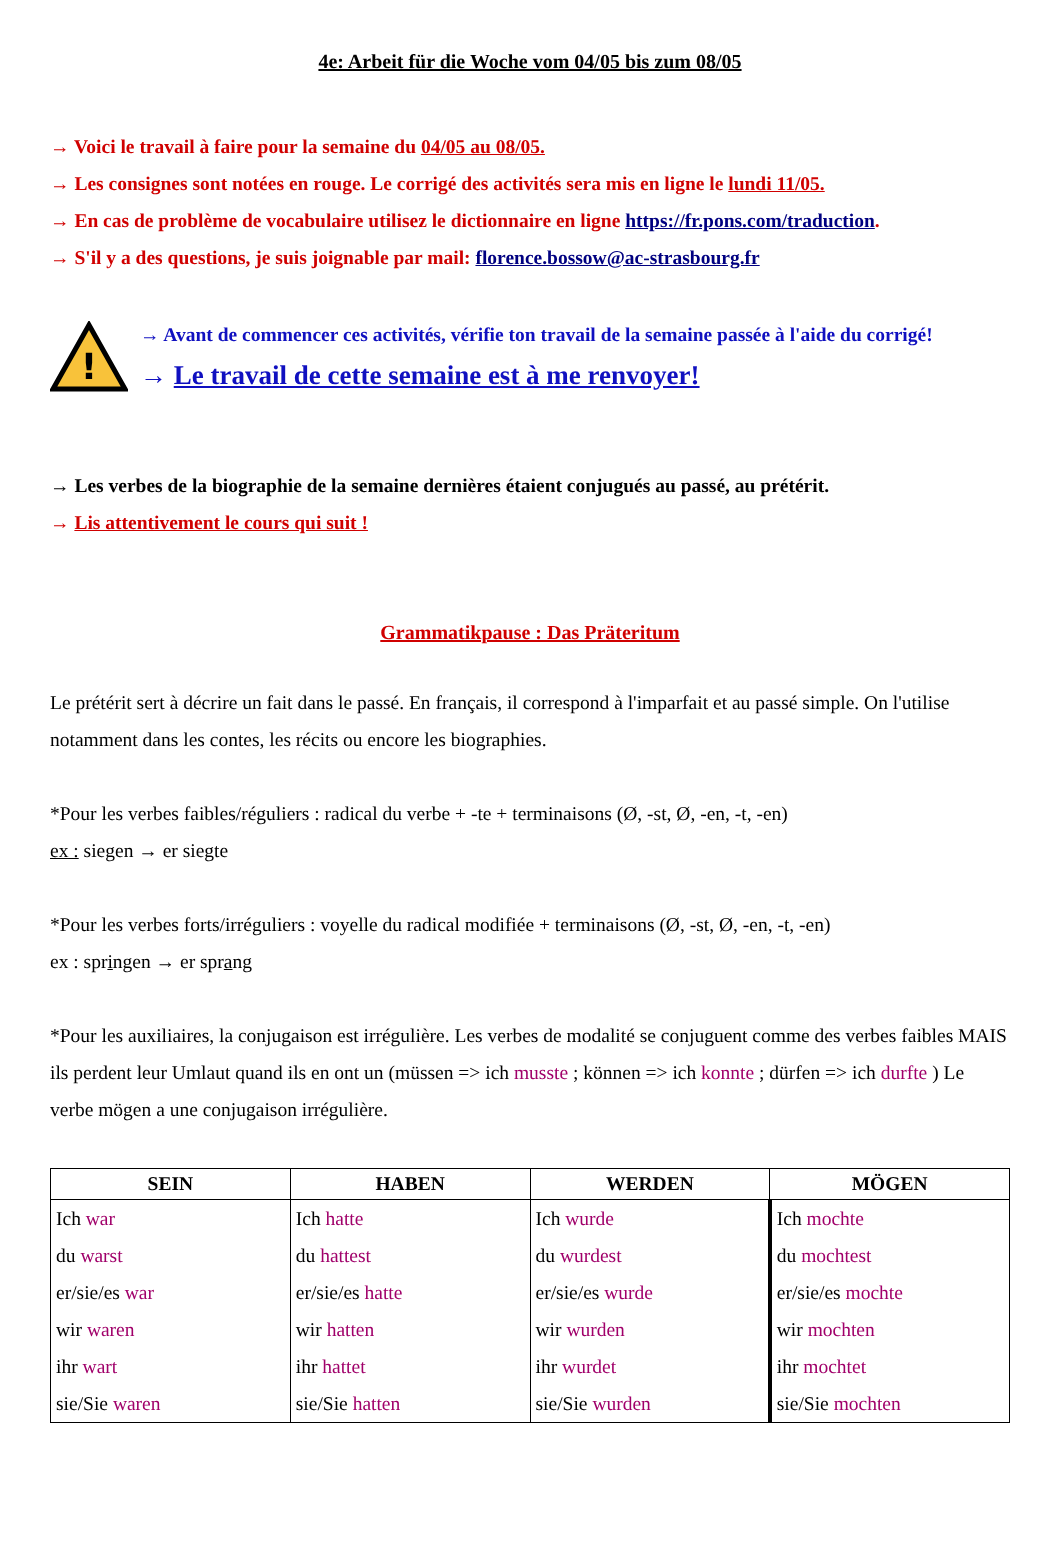4e: Arbeit für die Woche vom 04/05 bis zum 08/05
→ Voici le travail à faire pour la semaine du 04/05 au 08/05.
→ Les consignes sont notées en rouge. Le corrigé des activités sera mis en ligne le lundi 11/05.
→ En cas de problème de vocabulaire utilisez le dictionnaire en ligne https://fr.pons.com/traduction.
→ S'il y a des questions, je suis joignable par mail: florence.bossow@ac-strasbourg.fr
!
→ Avant de commencer ces activités, vérifie ton travail de la semaine passée à l'aide du corrigé!
→ Le travail de cette semaine est à me renvoyer!
→ Les verbes de la biographie de la semaine dernières étaient conjugués au passé, au prétérit.
→ Lis attentivement le cours qui suit !
Grammatikpause : Das Präteritum
Le prétérit sert à décrire un fait dans le passé. En français, il correspond à l'imparfait et au passé simple. On l'utilise notamment dans les contes, les récits ou encore les biographies.
*Pour les verbes faibles/réguliers : radical du verbe + -te + terminaisons (Ø, -st, Ø, -en, -t, -en)
ex : siegen → er siegte
*Pour les verbes forts/irréguliers : voyelle du radical modifiée + terminaisons (Ø, -st, Ø, -en, -t, -en)
ex : springen → er sprang
*Pour les auxiliaires, la conjugaison est irrégulière. Les verbes de modalité se conjuguent comme des verbes faibles MAIS ils perdent leur Umlaut quand ils en ont un (müssen => ich musste ; können => ich konnte ; dürfen => ich durfte ) Le verbe mögen a une conjugaison irrégulière.
| SEIN | HABEN | WERDEN | MÖGEN |
| --- | --- | --- | --- |
| Ich war du warst er/sie/es war wir waren ihr wart sie/Sie waren | Ich hatte du hattest er/sie/es hatte wir hatten ihr hattet sie/Sie hatten | Ich wurde du wurdest er/sie/es wurde wir wurden ihr wurdet sie/Sie wurden | Ich mochte du mochtest er/sie/es mochte wir mochten ihr mochtet sie/Sie mochten |